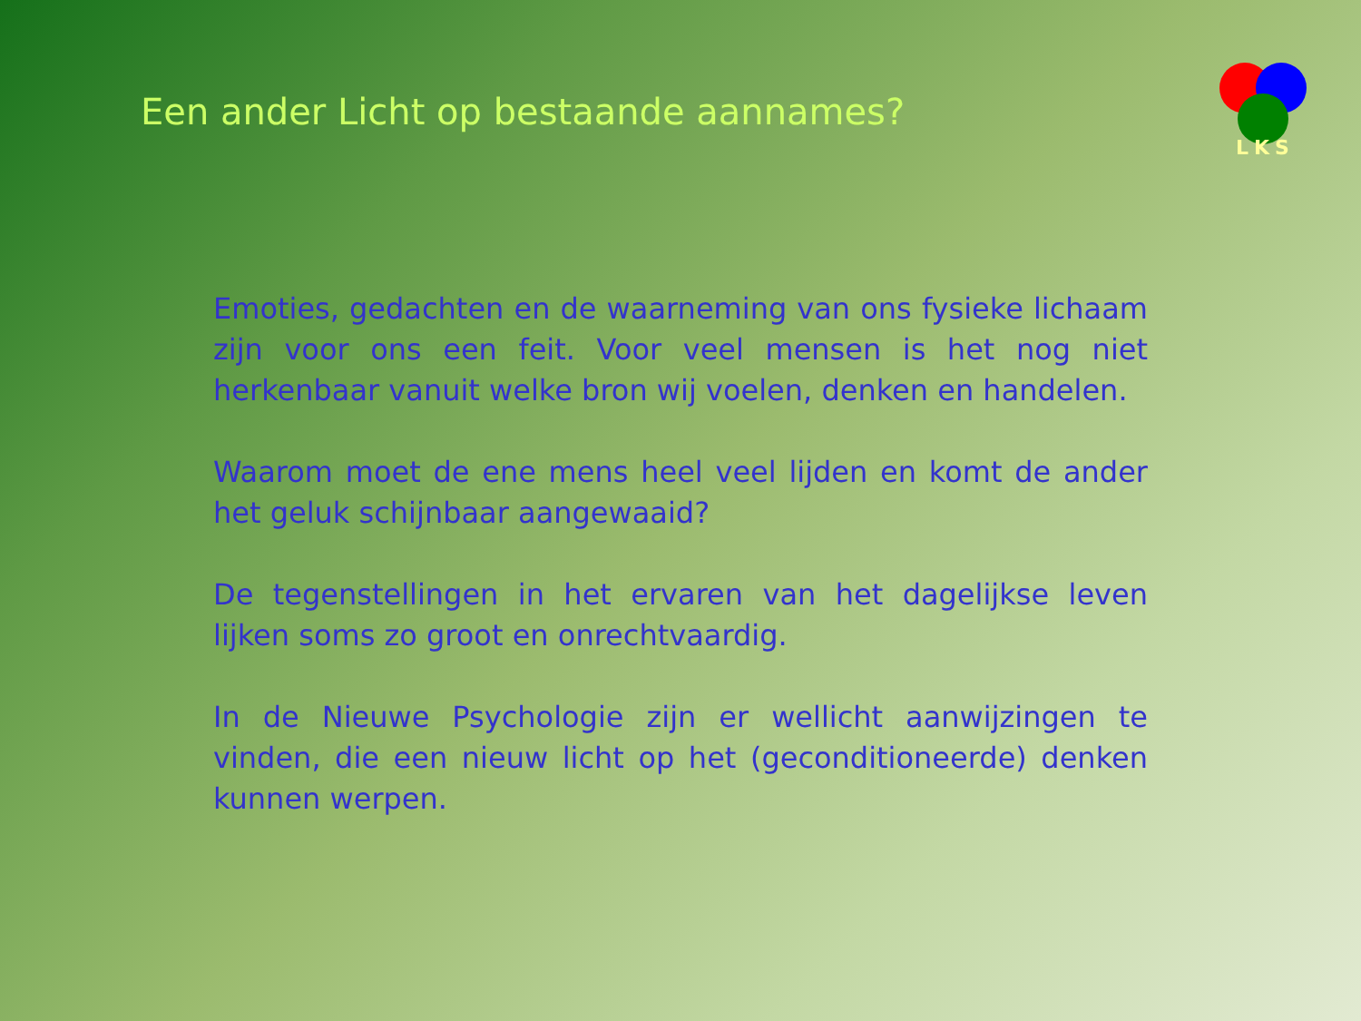Een ander Licht op bestaande aannames?
LKS
Emoties, gedachten en de waarneming van ons fysieke lichaam zijn voor ons een feit. Voor veel mensen is het nog niet herkenbaar vanuit welke bron wij voelen, denken en handelen.
Waarom moet de ene mens heel veel lijden en komt de ander het geluk schijnbaar aangewaaid?
De tegenstellingen in het ervaren van het dagelijkse leven lijken soms zo groot en onrechtvaardig.
In de Nieuwe Psychologie zijn er wellicht aanwijzingen te vinden, die een nieuw licht op het (geconditioneerde) denken kunnen werpen.